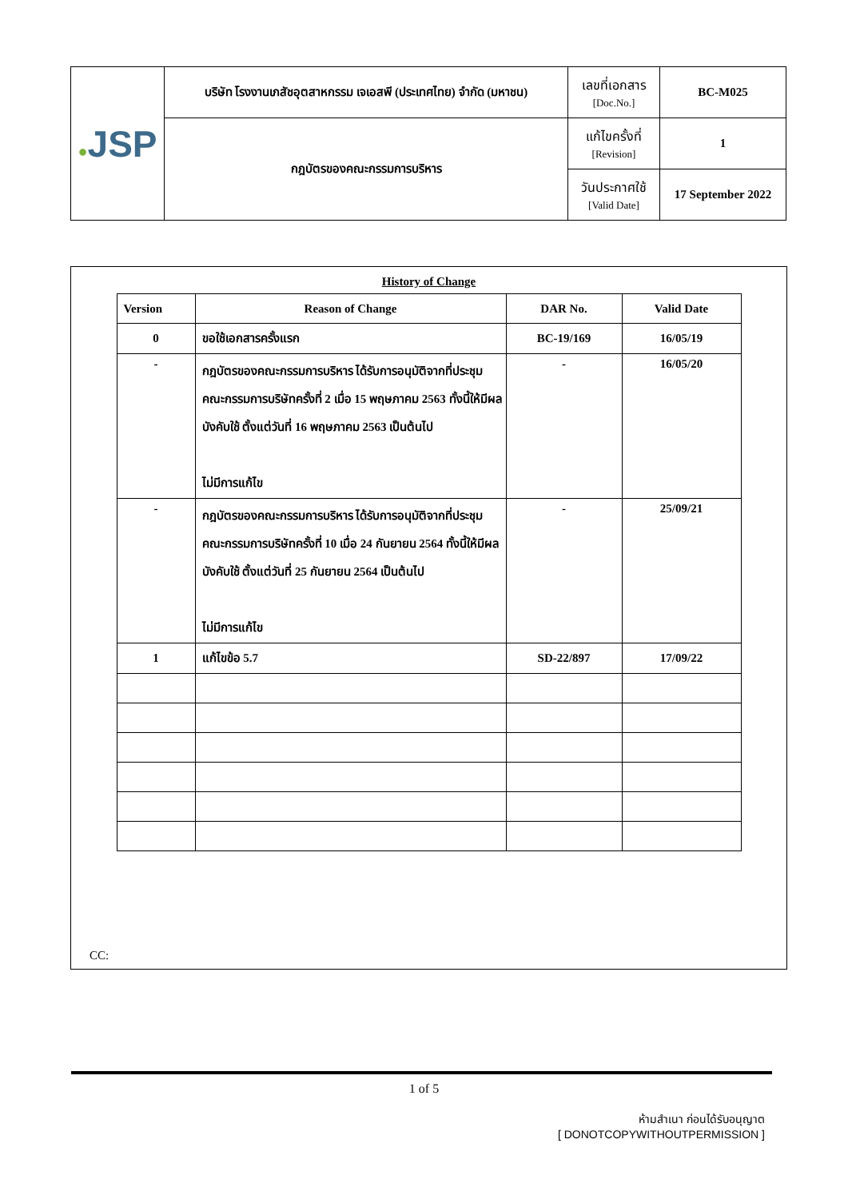| ● JSP | บริษัท โรงงานเภสัชอุตสาหกรรม เจเอสพี (ประเทศไทย) จำกัด (มหาชน) | เลขที่เอกสาร [Doc.No.] | BC-M025 |
| | กฎบัตรของคณะกรรมการบริหาร | แก้ไขครั้งที่ [Revision] | 1 |
| | | วันประกาศใช้ [Valid Date] | 17 September 2022 |
History of Change
| Version | Reason of Change | DAR No. | Valid Date |
| --- | --- | --- | --- |
| 0 | ขอใช้เอกสารครั้งแรก | BC-19/169 | 16/05/19 |
| - | กฎบัตรของคณะกรรมการบริหาร ได้รับการอนุมัติจากที่ประชุมคณะกรรมการบริษัทครั้งที่ 2 เมื่อ 15 พฤษภาคม 2563 ทั้งนี้ให้มีผลบังคับใช้ ตั้งแต่วันที่ 16 พฤษภาคม 2563 เป็นต้นไป ไม่มีการแก้ไข | - | 16/05/20 |
| - | กฎบัตรของคณะกรรมการบริหาร ได้รับการอนุมัติจากที่ประชุมคณะกรรมการบริษัทครั้งที่ 10 เมื่อ 24 กันยายน 2564 ทั้งนี้ให้มีผลบังคับใช้ ตั้งแต่วันที่ 25 กันยายน 2564 เป็นต้นไป ไม่มีการแก้ไข | - | 25/09/21 |
| 1 | แก้ไขข้อ 5.7 | SD-22/897 | 17/09/22 |
CC:
1 of 5
ห้ามสำเนา ก่อนได้รับอนุญาต
[ DONOTCOPYWITHOUTPERMISSION ]